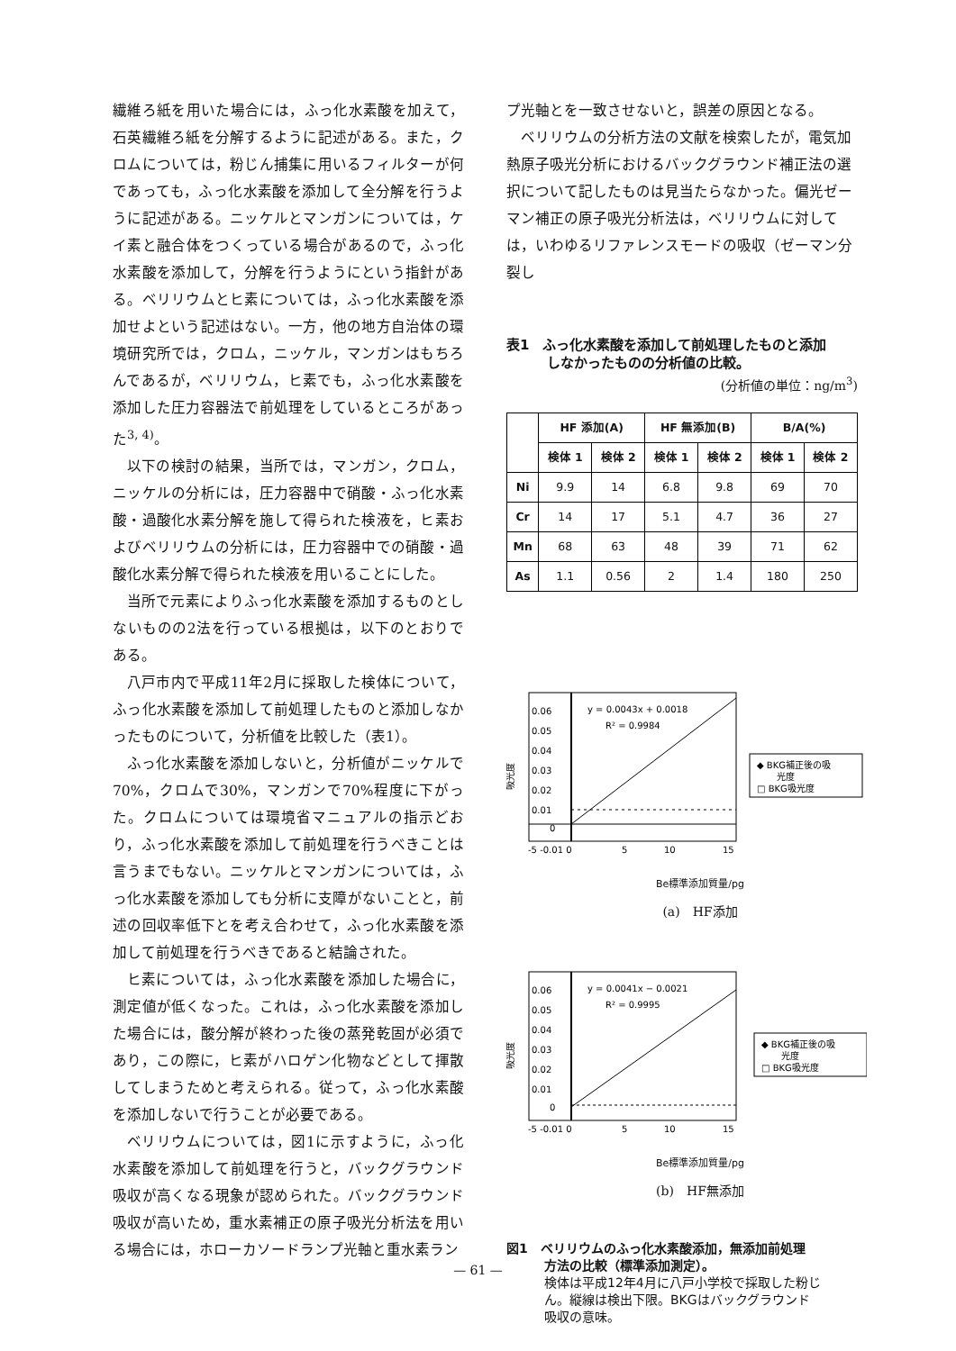繊維ろ紙を用いた場合には，ふっ化水素酸を加えて，石英繊維ろ紙を分解するように記述がある。また，クロムについては，粉じん捕集に用いるフィルターが何であっても，ふっ化水素酸を添加して全分解を行うように記述がある。ニッケルとマンガンについては，ケイ素と融合体をつくっている場合があるので，ふっ化水素酸を添加して，分解を行うようにという指針がある。ベリリウムとヒ素については，ふっ化水素酸を添加せよという記述はない。一方，他の地方自治体の環境研究所では，クロム，ニッケル，マンガンはもちろんであるが，ベリリウム，ヒ素でも，ふっ化水素酸を添加した圧力容器法で前処理をしているところがあった<sup>3, 4)</sup>。
以下の検討の結果，当所では，マンガン，クロム，ニッケルの分析には，圧力容器中で硝酸・ふっ化水素酸・過酸化水素分解を施して得られた検液を，ヒ素およびベリリウムの分析には，圧力容器中での硝酸・過酸化水素分解で得られた検液を用いることにした。
当所で元素によりふっ化水素酸を添加するものとしないものの2法を行っている根拠は，以下のとおりである。
八戸市内で平成11年2月に採取した検体について，ふっ化水素酸を添加して前処理したものと添加しなかったものについて，分析値を比較した（表1）。
ふっ化水素酸を添加しないと，分析値がニッケルで70%，クロムで30%，マンガンで70%程度に下がった。クロムについては環境省マニュアルの指示どおり，ふっ化水素酸を添加して前処理を行うべきことは言うまでもない。ニッケルとマンガンについては，ふっ化水素酸を添加しても分析に支障がないことと，前述の回収率低下とを考え合わせて，ふっ化水素酸を添加して前処理を行うべきであると結論された。
ヒ素については，ふっ化水素酸を添加した場合に，測定値が低くなった。これは，ふっ化水素酸を添加した場合には，酸分解が終わった後の蒸発乾固が必須であり，この際に，ヒ素がハロゲン化物などとして揮散してしまうためと考えられる。従って，ふっ化水素酸を添加しないで行うことが必要である。
ベリリウムについては，図1に示すように，ふっ化水素酸を添加して前処理を行うと，バックグラウンド吸収が高くなる現象が認められた。バックグラウンド吸収が高いため，重水素補正の原子吸光分析法を用いる場合には，ホローカソードランプ光軸と重水素ラン
プ光軸とを一致させないと，誤差の原因となる。
ベリリウムの分析方法の文献を検索したが，電気加熱原子吸光分析におけるバックグラウンド補正法の選択について記したものは見当たらなかった。偏光ゼーマン補正の原子吸光分析法は，ベリリウムに対しては，いわゆるリファレンスモードの吸収（ゼーマン分裂し
表1　ふっ化水素酸を添加して前処理したものと添加
　　　しなかったものの分析値の比較。
(分析値の単位：ng/m<sup>3</sup>)
| | HF 添加(A) | | HF 無添加(B) | | B/A(%) | |
| --- | --- | --- | --- | --- | --- | --- |
| | 検体 1 | 検体 2 | 検体 1 | 検体 2 | 検体 1 | 検体 2 |
| Ni | 9.9 | 14 | 6.8 | 9.8 | 69 | 70 |
| Cr | 14 | 17 | 5.1 | 4.7 | 36 | 27 |
| Mn | 68 | 63 | 48 | 39 | 71 | 62 |
| As | 1.1 | 0.56 | 2 | 1.4 | 180 | 250 |
吸光度
0.06
0.05
0.04
0.03
0.02
0.01
0
y = 0.0043x + 0.0018
R² = 0.9984
-5 -0.01 0
5
10
15
◆ BKG補正後の吸
光度
□ BKG吸光度
Be標準添加質量/pg
(a)　HF添加
吸光度
0.06
0.05
0.04
0.03
0.02
0.01
0
y = 0.0041x − 0.0021
R² = 0.9995
-5 -0.01 0
5
10
15
◆ BKG補正後の吸
光度
□ BKG吸光度
Be標準添加質量/pg
(b)　HF無添加
図1　ベリリウムのふっ化水素酸添加，無添加前処理
　　　方法の比較（標準添加測定）。
　　　検体は平成12年4月に八戸小学校で採取した粉じ
　　　ん。縦線は検出下限。BKGはバックグラウンド
　　　吸収の意味。
— 61 —